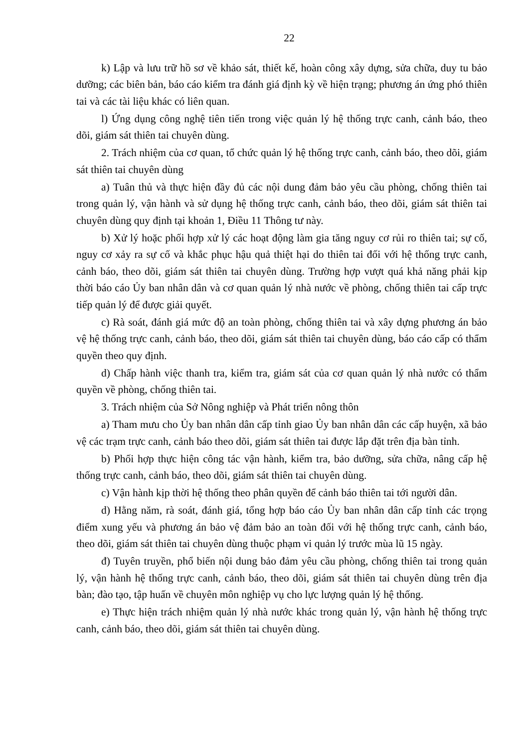22
k) Lập và lưu trữ hồ sơ về khảo sát, thiết kế, hoàn công xây dựng, sửa chữa, duy tu bảo dưỡng; các biên bản, báo cáo kiểm tra đánh giá định kỳ về hiện trạng; phương án ứng phó thiên tai và các tài liệu khác có liên quan.
l) Ứng dụng công nghệ tiên tiến trong việc quản lý hệ thống trực canh, cảnh báo, theo dõi, giám sát thiên tai chuyên dùng.
2. Trách nhiệm của cơ quan, tổ chức quản lý hệ thống trực canh, cảnh báo, theo dõi, giám sát thiên tai chuyên dùng
a) Tuân thủ và thực hiện đầy đủ các nội dung đảm bảo yêu cầu phòng, chống thiên tai trong quản lý, vận hành và sử dụng hệ thống trực canh, cảnh báo, theo dõi, giám sát thiên tai chuyên dùng quy định tại khoản 1, Điều 11 Thông tư này.
b) Xử lý hoặc phối hợp xử lý các hoạt động làm gia tăng nguy cơ rủi ro thiên tai; sự cố, nguy cơ xảy ra sự cố và khắc phục hậu quả thiệt hại do thiên tai đối với hệ thống trực canh, cảnh báo, theo dõi, giám sát thiên tai chuyên dùng. Trường hợp vượt quá khả năng phải kịp thời báo cáo Ủy ban nhân dân và cơ quan quản lý nhà nước về phòng, chống thiên tai cấp trực tiếp quản lý để được giải quyết.
c) Rà soát, đánh giá mức độ an toàn phòng, chống thiên tai và xây dựng phương án bảo vệ hệ thống trực canh, cảnh báo, theo dõi, giám sát thiên tai chuyên dùng, báo cáo cấp có thẩm quyền theo quy định.
d) Chấp hành việc thanh tra, kiểm tra, giám sát của cơ quan quản lý nhà nước có thẩm quyền về phòng, chống thiên tai.
3. Trách nhiệm của Sở Nông nghiệp và Phát triển nông thôn
a) Tham mưu cho Ủy ban nhân dân cấp tỉnh giao Ủy ban nhân dân các cấp huyện, xã bảo vệ các trạm trực canh, cảnh báo theo dõi, giám sát thiên tai được lắp đặt trên địa bàn tỉnh.
b) Phối hợp thực hiện công tác vận hành, kiểm tra, bảo dưỡng, sửa chữa, nâng cấp hệ thống trực canh, cảnh báo, theo dõi, giám sát thiên tai chuyên dùng.
c) Vận hành kịp thời hệ thống theo phân quyền để cảnh báo thiên tai tới người dân.
d) Hằng năm, rà soát, đánh giá, tổng hợp báo cáo Ủy ban nhân dân cấp tỉnh các trọng điểm xung yếu và phương án bảo vệ đảm bảo an toàn đối với hệ thống trực canh, cảnh báo, theo dõi, giám sát thiên tai chuyên dùng thuộc phạm vi quản lý trước mùa lũ 15 ngày.
đ) Tuyên truyền, phổ biến nội dung bảo đảm yêu cầu phòng, chống thiên tai trong quản lý, vận hành hệ thống trực canh, cảnh báo, theo dõi, giám sát thiên tai chuyên dùng trên địa bàn; đào tạo, tập huấn về chuyên môn nghiệp vụ cho lực lượng quản lý hệ thống.
e) Thực hiện trách nhiệm quản lý nhà nước khác trong quản lý, vận hành hệ thống trực canh, cảnh báo, theo dõi, giám sát thiên tai chuyên dùng.